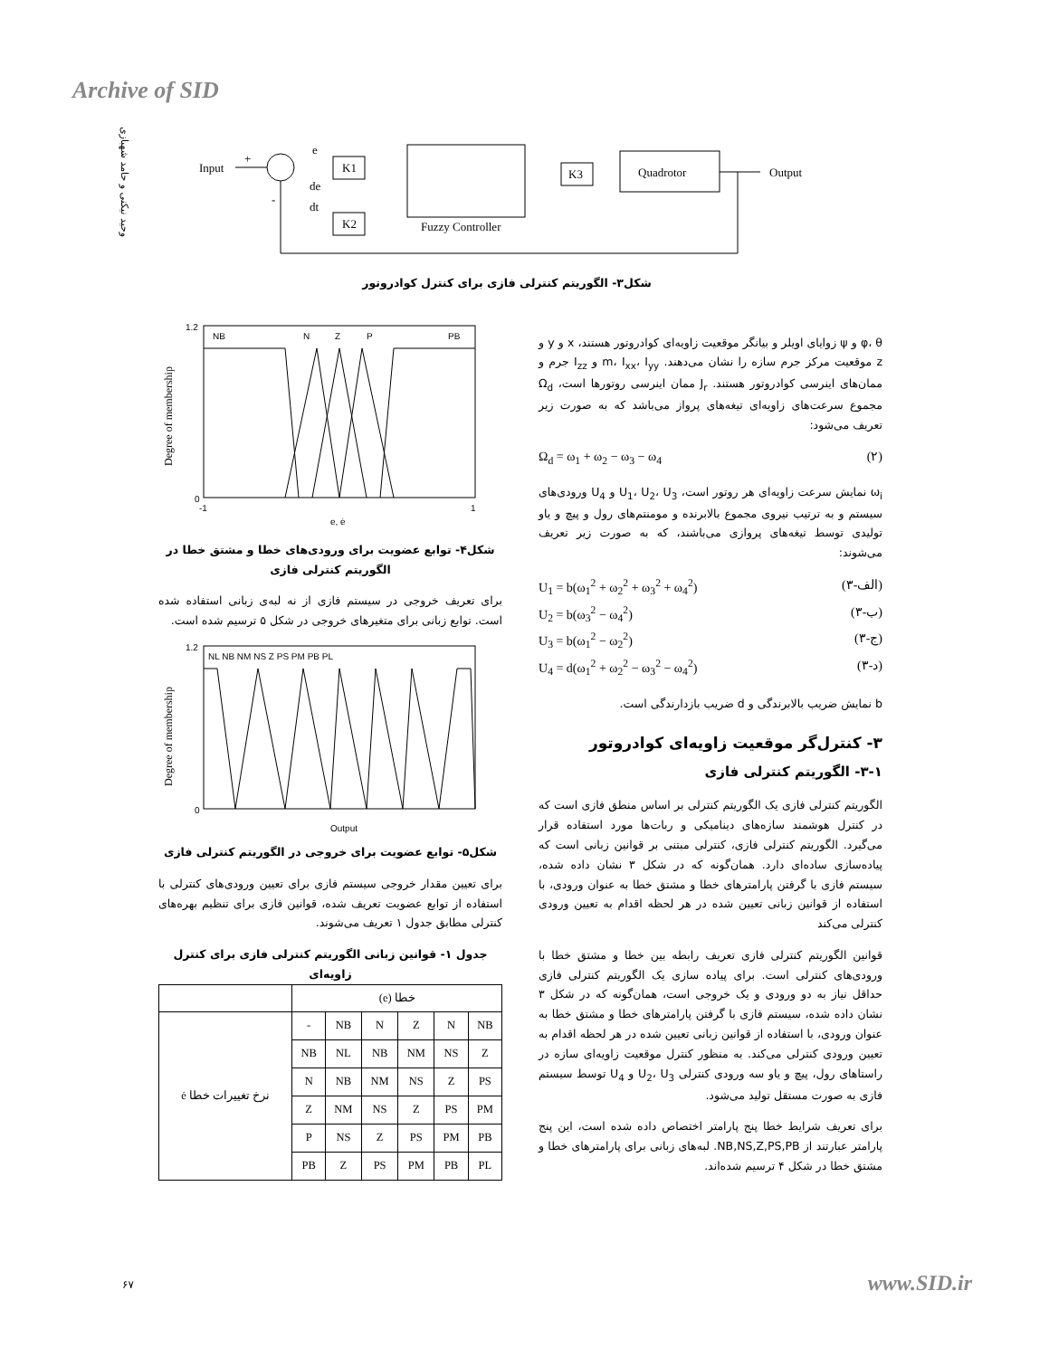Archive of SID
وحید نیکنی و حامد شهبازی
Input
+
-
e
de
dt
K1
K2
Fuzzy Controller
K3
Quadrotor
Output
شکل۳- الگوریتم کنترلی فازی برای کنترل کوادروتور
φ، θ و ψ زوایای اویلر و بیانگر موقعیت زاویه‌ای کوادروتور هستند، x و y و z موقعیت مرکز جرم سازه را نشان می‌دهند. m، I<sub>xx</sub>، I<sub>yy</sub> و I<sub>zz</sub> جرم و ممان‌های اینرسی کوادروتور هستند. J<sub>r</sub> ممان اینرسی روتورها است، Ω<sub>d</sub> مجموع سرعت‌های زاویه‌ای تیغه‌های پرواز می‌باشد که به صورت زیر تعریف می‌شود:
Ω<sub>d</sub> = ω<sub>1</sub> + ω<sub>2</sub> − ω<sub>3</sub> − ω<sub>4</sub> (۲)
ω<sub>i</sub> نمایش سرعت زاویه‌ای هر روتور است، U<sub>1</sub>، U<sub>2</sub>، U<sub>3</sub> و U<sub>4</sub> ورودی‌های سیستم و به ترتیب نیروی مجموع بالابرنده و مومنتم‌های رول و پیچ و یاو تولیدی توسط تیغه‌های پروازی می‌باشند، که به صورت زیر تعریف می‌شوند:
U<sub>1</sub> = b(ω<sub>1</sub><sup>2</sup> + ω<sub>2</sub><sup>2</sup> + ω<sub>3</sub><sup>2</sup> + ω<sub>4</sub><sup>2</sup>) (۳-الف)
U<sub>2</sub> = b(ω<sub>3</sub><sup>2</sup> − ω<sub>4</sub><sup>2</sup>) (۳-ب)
U<sub>3</sub> = b(ω<sub>1</sub><sup>2</sup> − ω<sub>2</sub><sup>2</sup>) (۳-ج)
U<sub>4</sub> = d(ω<sub>1</sub><sup>2</sup> + ω<sub>2</sub><sup>2</sup> − ω<sub>3</sub><sup>2</sup> − ω<sub>4</sub><sup>2</sup>) (۳-د)
b نمایش ضریب بالابرندگی و d ضریب بازدارندگی است.
۳- کنترل‌گر موقعیت زاویه‌ای کوادروتور
۳-۱- الگوریتم کنترلی فازی
الگوریتم کنترلی فازی یک الگوریتم کنترلی بر اساس منطق فازی است که در کنترل هوشمند سازه‌های دینامیکی و ربات‌ها مورد استفاده قرار می‌گیرد. الگوریتم کنترلی فازی، کنترلی مبتنی بر قوانین زبانی است که پیاده‌سازی ساده‌ای دارد. همان‌گونه که در شکل ۳ نشان داده شده، سیستم فازی با گرفتن پارامترهای خطا و مشتق خطا به عنوان ورودی، با استفاده از قوانین زبانی تعیین شده در هر لحظه اقدام به تعیین ورودی کنترلی می‌کند
قوانین الگوریتم کنترلی فازی تعریف رابطه بین خطا و مشتق خطا با ورودی‌های کنترلی است. برای پیاده سازی یک الگوریتم کنترلی فازی حداقل نیاز به دو ورودی و یک خروجی است، همان‌گونه که در شکل ۳ نشان داده شده، سیستم فازی با گرفتن پارامترهای خطا و مشتق خطا به عنوان ورودی، با استفاده از قوانین زبانی تعیین شده در هر لحظه اقدام به تعیین ورودی کنترلی می‌کند. به منظور کنترل موقعیت زاویه‌ای سازه در راستاهای رول، پیچ و یاو سه ورودی کنترلی U<sub>2</sub>، U<sub>3</sub> و U<sub>4</sub> توسط سیستم فازی به صورت مستقل تولید می‌شود.
برای تعریف شرایط خطا پنج پارامتر اختصاص داده شده است، این پنج پارامتر عبارتند از NB,NS,Z,PS,PB. لبه‌های زبانی برای پارامترهای خطا و مشتق خطا در شکل ۴ ترسیم شده‌اند.
NB
N
Z
P
PB
0
1.2
-1
1
e, ė
Degree of membership
شکل۴- توابع عضویت برای ورودی‌های خطا و مشتق خطا در الگوریتم کنترلی فازی
برای تعریف خروجی در سیستم فازی از نه لبه‌ی زبانی استفاده شده است. توابع زبانی برای متغیرهای خروجی در شکل ۵ ترسیم شده است.
NL NB NM NS Z PS PM PB PL
0
1.2
Output
Degree of membership
شکل۵- توابع عضویت برای خروجی در الگوریتم کنترلی فازی
برای تعیین مقدار خروجی سیستم فازی برای تعیین ورودی‌های کنترلی با استفاده از توابع عضویت تعریف شده، قوانین فازی برای تنظیم بهره‌های کنترلی مطابق جدول ۱ تعریف می‌شوند.
جدول ۱- قوانین زبانی الگوریتم کنترلی فازی برای کنترل زاویه‌ای
| خطا (e) | | | | | | |
| --- | --- | --- | --- | --- | --- | --- |
| NB | N | Z | N | NB | - | نرخ تغییرات خطا ė |
| Z | NS | NM | NB | NL | NB | |
| PS | Z | NS | NM | NB | N | |
| PM | PS | Z | NS | NM | Z | |
| PB | PM | PS | Z | NS | P | |
| PL | PB | PM | PS | Z | PB | |
۶۷ www.SID.ir